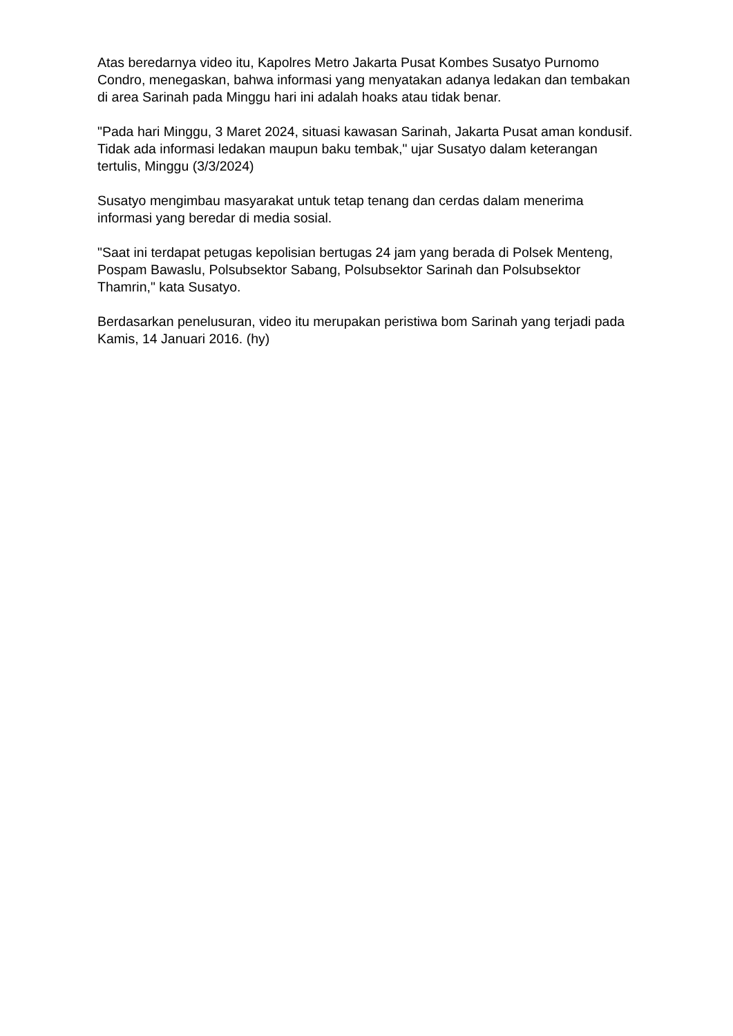Atas beredarnya video itu, Kapolres Metro Jakarta Pusat Kombes Susatyo Purnomo Condro, menegaskan, bahwa informasi yang menyatakan adanya ledakan dan tembakan di area Sarinah pada Minggu hari ini adalah hoaks atau tidak benar.
"Pada hari Minggu, 3 Maret 2024, situasi kawasan Sarinah, Jakarta Pusat aman kondusif. Tidak ada informasi ledakan maupun baku tembak," ujar Susatyo dalam keterangan tertulis, Minggu (3/3/2024)
Susatyo mengimbau masyarakat untuk tetap tenang dan cerdas dalam menerima informasi yang beredar di media sosial.
"Saat ini terdapat petugas kepolisian bertugas 24 jam yang berada di Polsek Menteng, Pospam Bawaslu, Polsubsektor Sabang, Polsubsektor Sarinah dan Polsubsektor Thamrin," kata Susatyo.
Berdasarkan penelusuran, video itu merupakan peristiwa bom Sarinah yang terjadi pada Kamis, 14 Januari 2016. (hy)